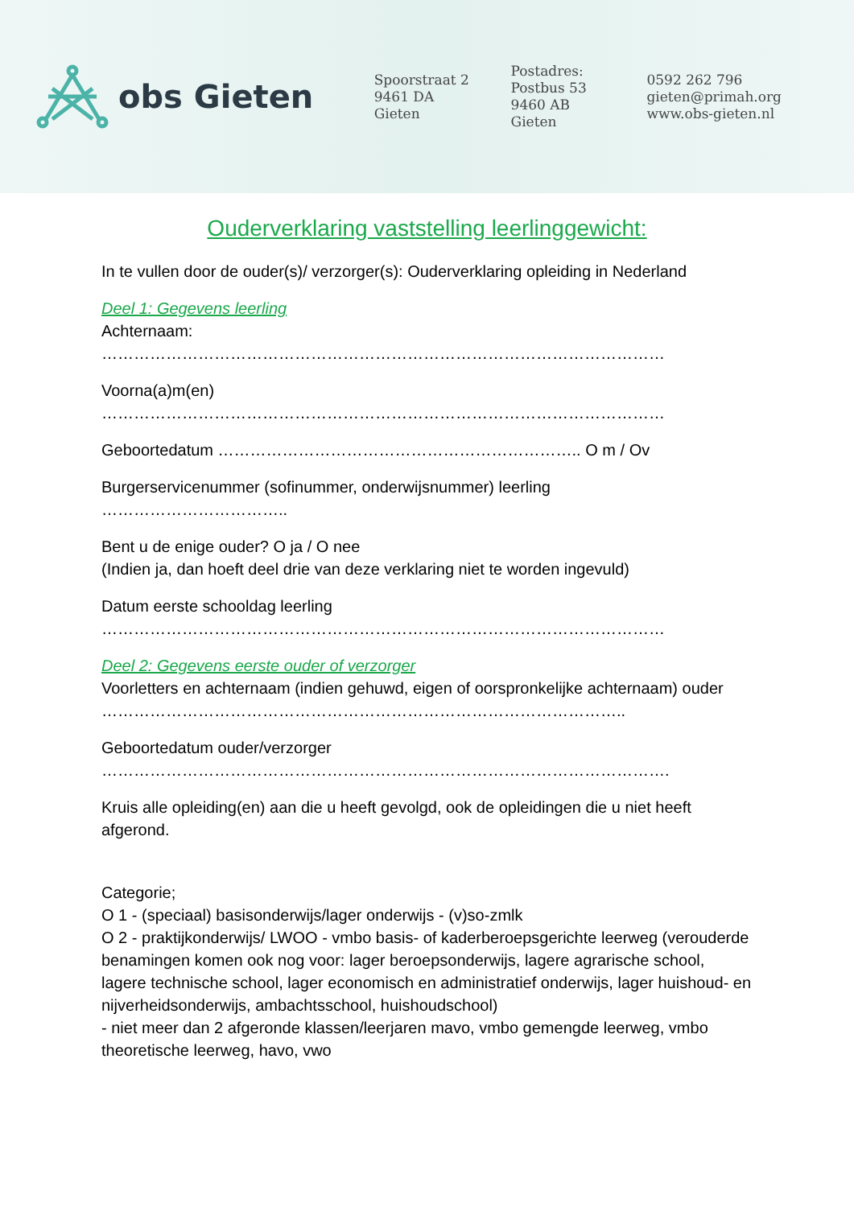obs Gieten
Spoorstraat 2
9461 DA Gieten
Postadres:
Postbus 53
9460 AB Gieten
0592 262 796
gieten@primah.org
www.obs-gieten.nl
Ouderverklaring vaststelling leerlinggewicht:
In te vullen door de ouder(s)/ verzorger(s): Ouderverklaring opleiding in Nederland
Deel 1: Gegevens leerling
Achternaam:
……………………………………………………………………………………………
Voorna(a)m(en)
……………………………………………………………………………………………
Geboortedatum ………………………………………………………….. O m / Ov
Burgerservicenummer (sofinummer, onderwijsnummer) leerling
……………………………..
Bent u de enige ouder? O ja / O nee
(Indien ja, dan hoeft deel drie van deze verklaring niet te worden ingevuld)
Datum eerste schooldag leerling
……………………………………………………………………………………………
Deel 2: Gegevens eerste ouder of verzorger
Voorletters en achternaam (indien gehuwd, eigen of oorspronkelijke achternaam) ouder ……………………………………………………………………………………..
Geboortedatum ouder/verzorger
…………………………………………………………………………………………….
Kruis alle opleiding(en) aan die u heeft gevolgd, ook de opleidingen die u niet heeft afgerond.
Categorie;
O 1 - (speciaal) basisonderwijs/lager onderwijs - (v)so-zmlk
O 2 - praktijkonderwijs/ LWOO - vmbo basis- of kaderberoepsgerichte leerweg (verouderde benamingen komen ook nog voor: lager beroepsonderwijs, lagere agrarische school, lagere technische school, lager economisch en administratief onderwijs, lager huishoud- en nijverheidsonderwijs, ambachtsschool, huishoudschool)
- niet meer dan 2 afgeronde klassen/leerjaren mavo, vmbo gemengde leerweg, vmbo theoretische leerweg, havo, vwo